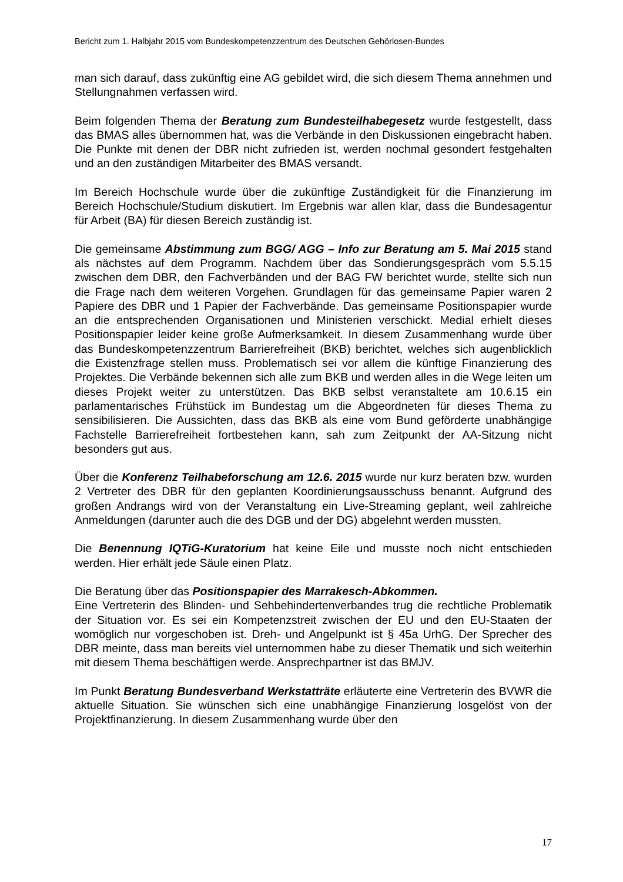Bericht zum 1. Halbjahr 2015 vom Bundeskompetenzzentrum des Deutschen Gehörlosen-Bundes
man sich darauf, dass zukünftig eine AG gebildet wird, die sich diesem Thema annehmen und Stellungnahmen verfassen wird.
Beim folgenden Thema der Beratung zum Bundesteilhabegesetz wurde festgestellt, dass das BMAS alles übernommen hat, was die Verbände in den Diskussionen eingebracht haben. Die Punkte mit denen der DBR nicht zufrieden ist, werden nochmal gesondert festgehalten und an den zuständigen Mitarbeiter des BMAS versandt.
Im Bereich Hochschule wurde über die zukünftige Zuständigkeit für die Finanzierung im Bereich Hochschule/Studium diskutiert. Im Ergebnis war allen klar, dass die Bundesagentur für Arbeit (BA) für diesen Bereich zuständig ist.
Die gemeinsame Abstimmung zum BGG/ AGG – Info zur Beratung am 5. Mai 2015 stand als nächstes auf dem Programm. Nachdem über das Sondierungsgespräch vom 5.5.15 zwischen dem DBR, den Fachverbänden und der BAG FW berichtet wurde, stellte sich nun die Frage nach dem weiteren Vorgehen. Grundlagen für das gemeinsame Papier waren 2 Papiere des DBR und 1 Papier der Fachverbände. Das gemeinsame Positionspapier wurde an die entsprechenden Organisationen und Ministerien verschickt. Medial erhielt dieses Positionspapier leider keine große Aufmerksamkeit. In diesem Zusammenhang wurde über das Bundeskompetenzzentrum Barrierefreiheit (BKB) berichtet, welches sich augenblicklich die Existenzfrage stellen muss. Problematisch sei vor allem die künftige Finanzierung des Projektes. Die Verbände bekennen sich alle zum BKB und werden alles in die Wege leiten um dieses Projekt weiter zu unterstützen. Das BKB selbst veranstaltete am 10.6.15 ein parlamentarisches Frühstück im Bundestag um die Abgeordneten für dieses Thema zu sensibilisieren. Die Aussichten, dass das BKB als eine vom Bund geförderte unabhängige Fachstelle Barrierefreiheit fortbestehen kann, sah zum Zeitpunkt der AA-Sitzung nicht besonders gut aus.
Über die Konferenz Teilhabeforschung am 12.6. 2015 wurde nur kurz beraten bzw. wurden 2 Vertreter des DBR für den geplanten Koordinierungsausschuss benannt. Aufgrund des großen Andrangs wird von der Veranstaltung ein Live-Streaming geplant, weil zahlreiche Anmeldungen (darunter auch die des DGB und der DG) abgelehnt werden mussten.
Die Benennung IQTiG-Kuratorium hat keine Eile und musste noch nicht entschieden werden. Hier erhält jede Säule einen Platz.
Die Beratung über das Positionspapier des Marrakesch-Abkommen.
Eine Vertreterin des Blinden- und Sehbehindertenverbandes trug die rechtliche Problematik der Situation vor. Es sei ein Kompetenzstreit zwischen der EU und den EU-Staaten der womöglich nur vorgeschoben ist. Dreh- und Angelpunkt ist § 45a UrhG. Der Sprecher des DBR meinte, dass man bereits viel unternommen habe zu dieser Thematik und sich weiterhin mit diesem Thema beschäftigen werde. Ansprechpartner ist das BMJV.
Im Punkt Beratung Bundesverband Werkstatträte erläuterte eine Vertreterin des BVWR die aktuelle Situation. Sie wünschen sich eine unabhängige Finanzierung losgelöst von der Projektfinanzierung. In diesem Zusammenhang wurde über den
17